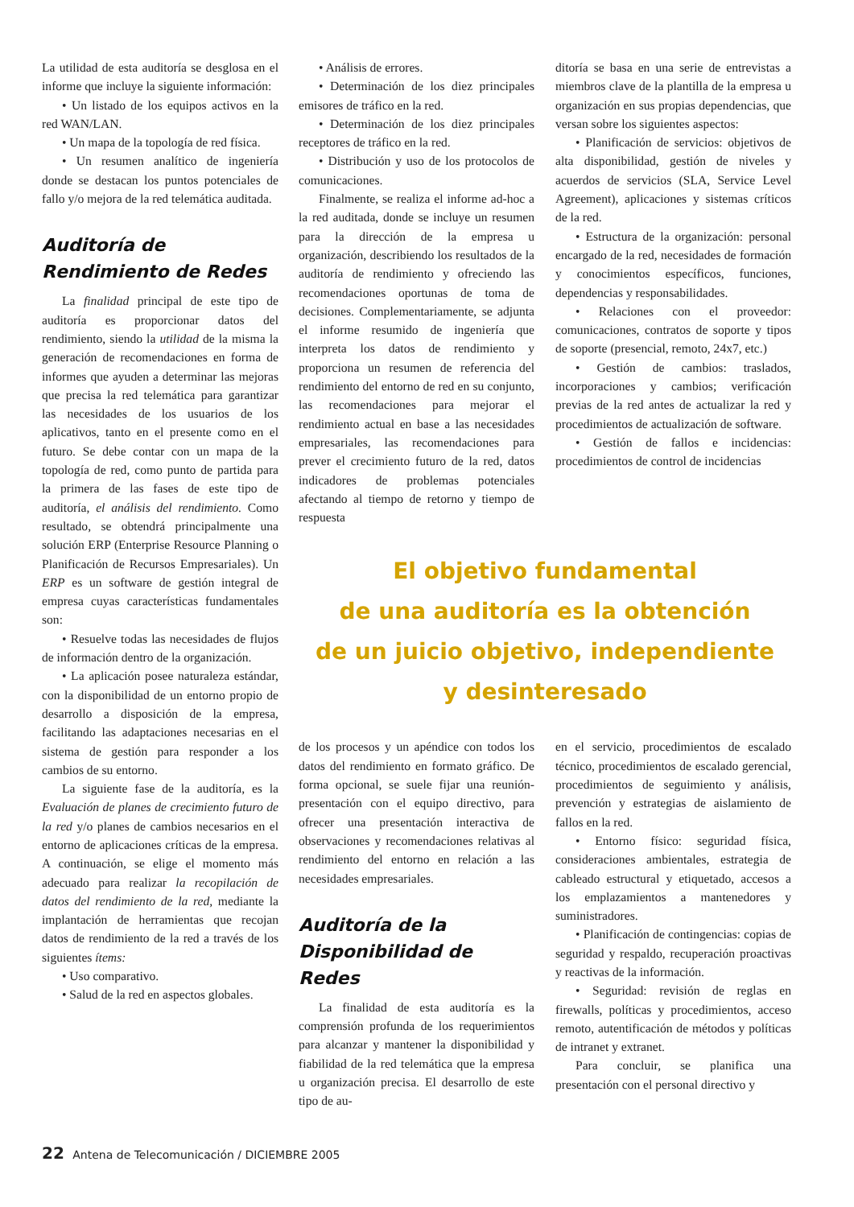La utilidad de esta auditoría se desglosa en el informe que incluye la siguiente información:
• Un listado de los equipos activos en la red WAN/LAN.
• Un mapa de la topología de red física.
• Un resumen analítico de ingeniería donde se destacan los puntos potenciales de fallo y/o mejora de la red telemática auditada.
Auditoría de Rendimiento de Redes
La finalidad principal de este tipo de auditoría es proporcionar datos del rendimiento, siendo la utilidad de la misma la generación de recomendaciones en forma de informes que ayuden a determinar las mejoras que precisa la red telemática para garantizar las necesidades de los usuarios de los aplicativos, tanto en el presente como en el futuro. Se debe contar con un mapa de la topología de red, como punto de partida para la primera de las fases de este tipo de auditoría, el análisis del rendimiento. Como resultado, se obtendrá principalmente una solución ERP (Enterprise Resource Planning o Planificación de Recursos Empresariales). Un ERP es un software de gestión integral de empresa cuyas características fundamentales son:
• Resuelve todas las necesidades de flujos de información dentro de la organización.
• La aplicación posee naturaleza estándar, con la disponibilidad de un entorno propio de desarrollo a disposición de la empresa, facilitando las adaptaciones necesarias en el sistema de gestión para responder a los cambios de su entorno.
La siguiente fase de la auditoría, es la Evaluación de planes de crecimiento futuro de la red y/o planes de cambios necesarios en el entorno de aplicaciones críticas de la empresa. A continuación, se elige el momento más adecuado para realizar la recopilación de datos del rendimiento de la red, mediante la implantación de herramientas que recojan datos de rendimiento de la red a través de los siguientes ítems:
• Uso comparativo.
• Salud de la red en aspectos globales.
• Análisis de errores.
• Determinación de los diez principales emisores de tráfico en la red.
• Determinación de los diez principales receptores de tráfico en la red.
• Distribución y uso de los protocolos de comunicaciones.
Finalmente, se realiza el informe ad-hoc a la red auditada, donde se incluye un resumen para la dirección de la empresa u organización, describiendo los resultados de la auditoría de rendimiento y ofreciendo las recomendaciones oportunas de toma de decisiones. Complementariamente, se adjunta el informe resumido de ingeniería que interpreta los datos de rendimiento y proporciona un resumen de referencia del rendimiento del entorno de red en su conjunto, las recomendaciones para mejorar el rendimiento actual en base a las necesidades empresariales, las recomendaciones para prever el crecimiento futuro de la red, datos indicadores de problemas potenciales afectando al tiempo de retorno y tiempo de respuesta
ditoría se basa en una serie de entrevistas a miembros clave de la plantilla de la empresa u organización en sus propias dependencias, que versan sobre los siguientes aspectos:
• Planificación de servicios: objetivos de alta disponibilidad, gestión de niveles y acuerdos de servicios (SLA, Service Level Agreement), aplicaciones y sistemas críticos de la red.
• Estructura de la organización: personal encargado de la red, necesidades de formación y conocimientos específicos, funciones, dependencias y responsabilidades.
• Relaciones con el proveedor: comunicaciones, contratos de soporte y tipos de soporte (presencial, remoto, 24x7, etc.)
• Gestión de cambios: traslados, incorporaciones y cambios; verificación previas de la red antes de actualizar la red y procedimientos de actualización de software.
• Gestión de fallos e incidencias: procedimientos de control de incidencias
El objetivo fundamental
de una auditoría es la obtención
de un juicio objetivo, independiente
y desinteresado
de los procesos y un apéndice con todos los datos del rendimiento en formato gráfico. De forma opcional, se suele fijar una reunión-presentación con el equipo directivo, para ofrecer una presentación interactiva de observaciones y recomendaciones relativas al rendimiento del entorno en relación a las necesidades empresariales.
Auditoría de la Disponibilidad de Redes
La finalidad de esta auditoría es la comprensión profunda de los requerimientos para alcanzar y mantener la disponibilidad y fiabilidad de la red telemática que la empresa u organización precisa. El desarrollo de este tipo de au-
en el servicio, procedimientos de escalado técnico, procedimientos de escalado gerencial, procedimientos de seguimiento y análisis, prevención y estrategias de aislamiento de fallos en la red.
• Entorno físico: seguridad física, consideraciones ambientales, estrategia de cableado estructural y etiquetado, accesos a los emplazamientos a mantenedores y suministradores.
• Planificación de contingencias: copias de seguridad y respaldo, recuperación proactivas y reactivas de la información.
• Seguridad: revisión de reglas en firewalls, políticas y procedimientos, acceso remoto, autentificación de métodos y políticas de intranet y extranet.
Para concluir, se planifica una presentación con el personal directivo y
22 Antena de Telecomunicación / DICIEMBRE 2005